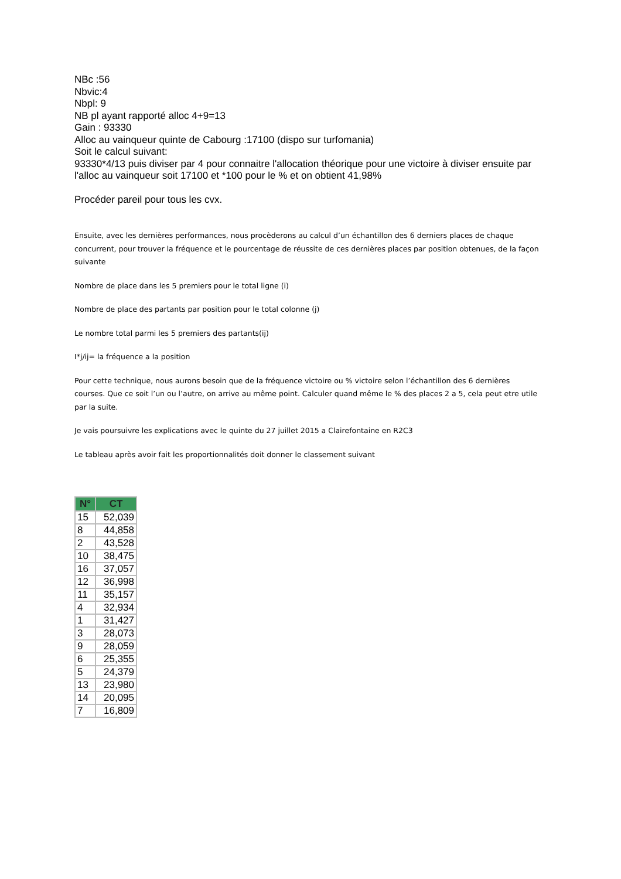NBc :56
Nbvic:4
Nbpl: 9
NB pl ayant rapporté alloc 4+9=13
Gain : 93330
Alloc au vainqueur quinte de Cabourg :17100 (dispo sur turfomania)
Soit le calcul suivant:
93330*4/13 puis diviser par 4 pour connaitre l'allocation théorique pour une victoire à diviser ensuite par l'alloc au vainqueur soit 17100 et *100 pour le % et on obtient 41,98%
Procéder pareil pour tous les cvx.
Ensuite, avec les dernières performances, nous procèderons au calcul d’un échantillon des 6 derniers places de chaque concurrent, pour trouver la fréquence et le pourcentage de réussite de ces dernières places par position obtenues, de la façon suivante
Nombre de place dans les 5 premiers pour le total ligne (i)
Nombre de place des partants par position pour le total colonne (j)
Le nombre total parmi les 5 premiers des partants(ij)
I*j/ij= la fréquence a la position
Pour cette technique, nous aurons besoin que de la fréquence victoire ou % victoire selon l’échantillon des 6 dernières courses. Que ce soit l’un ou l’autre, on arrive au même point. Calculer quand même le % des places 2 a 5, cela peut etre utile par la suite.
Je vais poursuivre les explications avec le quinte du 27 juillet 2015 a Clairefontaine en R2C3
Le tableau après avoir fait les proportionnalités doit donner le classement suivant
| N° | CT |
| --- | --- |
| 15 | 52,039 |
| 8 | 44,858 |
| 2 | 43,528 |
| 10 | 38,475 |
| 16 | 37,057 |
| 12 | 36,998 |
| 11 | 35,157 |
| 4 | 32,934 |
| 1 | 31,427 |
| 3 | 28,073 |
| 9 | 28,059 |
| 6 | 25,355 |
| 5 | 24,379 |
| 13 | 23,980 |
| 14 | 20,095 |
| 7 | 16,809 |